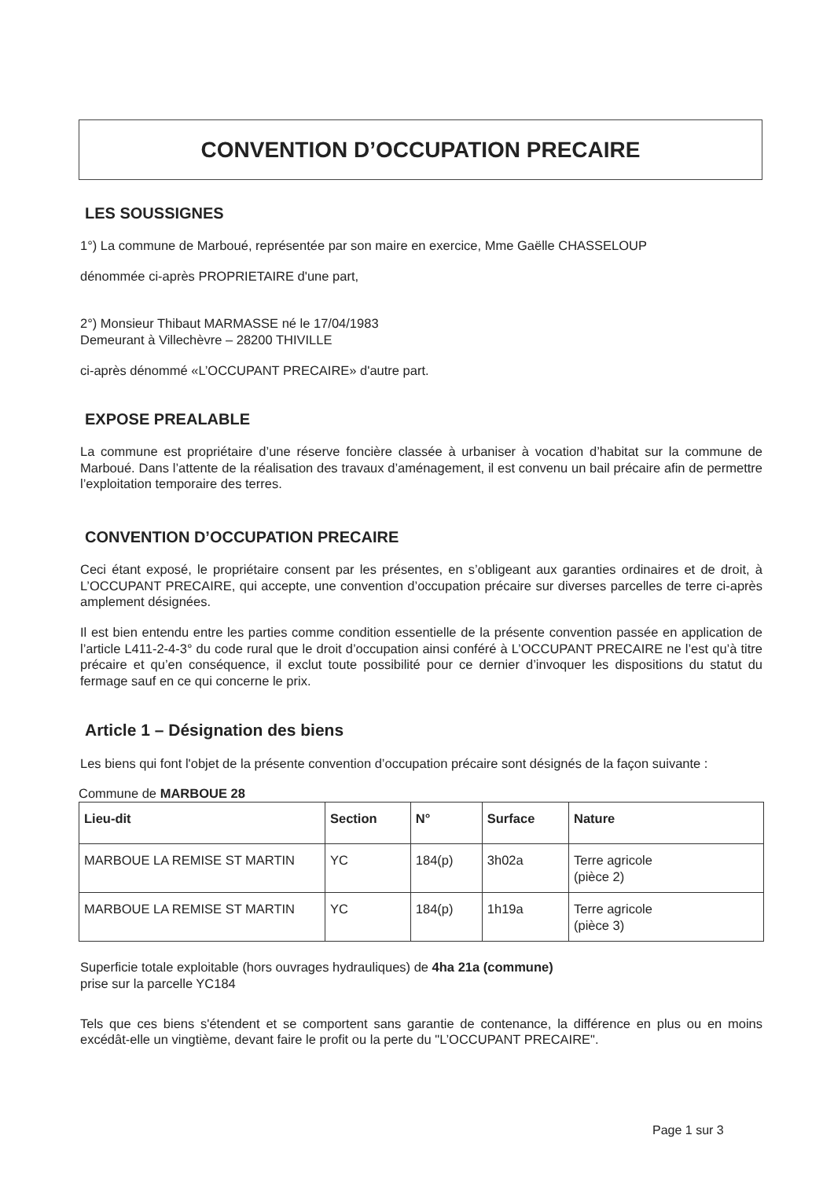CONVENTION D’OCCUPATION PRECAIRE
LES SOUSSIGNES
1°) La commune de Marboué, représentée par son maire en exercice, Mme Gaëlle CHASSELOUP
dénommée ci-après PROPRIETAIRE d'une part,
2°) Monsieur Thibaut MARMASSE né le 17/04/1983
Demeurant à Villechèvre – 28200 THIVILLE
ci-après dénommé «L’OCCUPANT PRECAIRE» d'autre part.
EXPOSE PREALABLE
La commune est propriétaire d’une réserve foncière classée à urbaniser à vocation d’habitat sur la commune de Marboué. Dans l’attente de la réalisation des travaux d’aménagement, il est convenu un bail précaire afin de permettre l’exploitation temporaire des terres.
CONVENTION D’OCCUPATION PRECAIRE
Ceci étant exposé, le propriétaire consent par les présentes, en s’obligeant aux garanties ordinaires et de droit, à L’OCCUPANT PRECAIRE, qui accepte, une convention d’occupation précaire sur diverses parcelles de terre ci-après amplement désignées.
Il est bien entendu entre les parties comme condition essentielle de la présente convention passée en application de l’article L411-2-4-3° du code rural que le droit d’occupation ainsi conféré à L’OCCUPANT PRECAIRE ne l’est qu’à titre précaire et qu’en conséquence, il exclut toute possibilité pour ce dernier d’invoquer les dispositions du statut du fermage sauf en ce qui concerne le prix.
Article 1 – Désignation des biens
Les biens qui font l'objet de la présente convention d’occupation précaire sont désignés de la façon suivante :
Commune de MARBOUE 28
| Lieu-dit | Section | N° | Surface | Nature |
| --- | --- | --- | --- | --- |
| MARBOUE LA REMISE ST MARTIN | YC | 184(p) | 3h02a | Terre agricole (pièce 2) |
| MARBOUE LA REMISE ST MARTIN | YC | 184(p) | 1h19a | Terre agricole (pièce 3) |
Superficie totale exploitable (hors ouvrages hydrauliques) de 4ha 21a (commune)
prise sur la parcelle YC184
Tels que ces biens s'étendent et se comportent sans garantie de contenance, la différence en plus ou en moins excédât-elle un vingtième, devant faire le profit ou la perte du "L’OCCUPANT PRECAIRE".
Page 1 sur 3